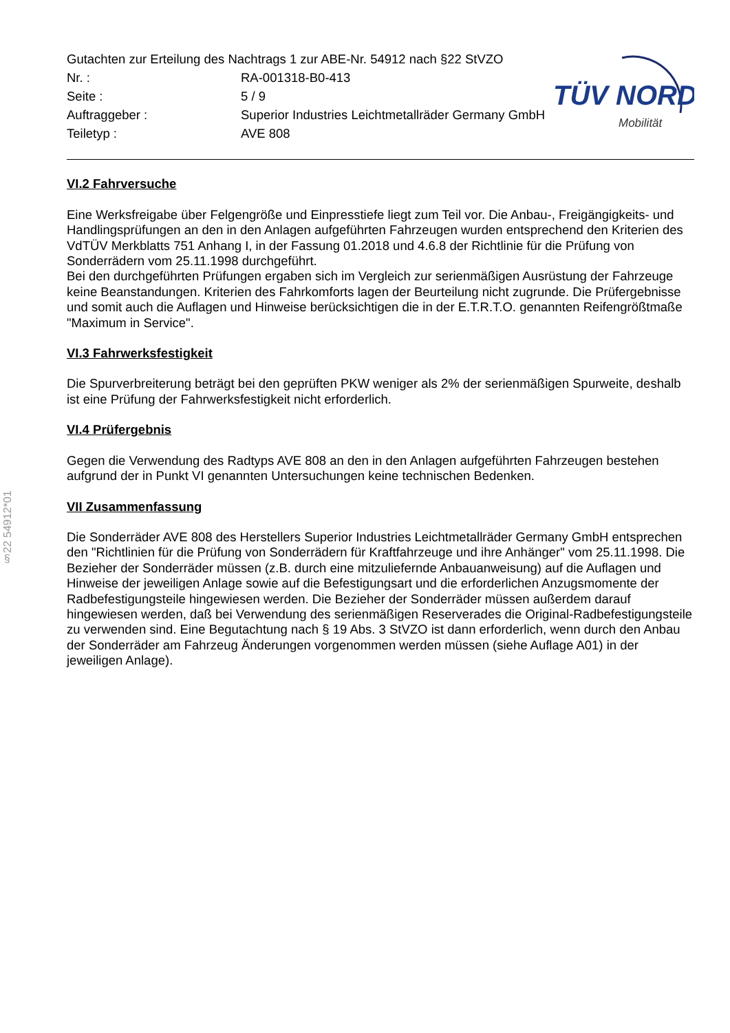§22 54912*01
| Gutachten zur Erteilung des Nachtrags 1 zur ABE-Nr. 54912 nach §22 StVZO | |
| Nr. : | RA-001318-B0-413 |
| Seite : | 5 / 9 |
| Auftraggeber : | Superior Industries Leichtmetallräder Germany GmbH |
| Teiletyp : | AVE 808 |
TÜV NORD
Mobilität
VI.2 Fahrversuche
Eine Werksfreigabe über Felgengröße und Einpresstiefe liegt zum Teil vor. Die Anbau-, Freigängigkeits- und Handlingsprüfungen an den in den Anlagen aufgeführten Fahrzeugen wurden entsprechend den Kriterien des VdTÜV Merkblatts 751 Anhang I, in der Fassung 01.2018 und 4.6.8 der Richtlinie für die Prüfung von Sonderrädern vom 25.11.1998 durchgeführt.
Bei den durchgeführten Prüfungen ergaben sich im Vergleich zur serienmäßigen Ausrüstung der Fahrzeuge keine Beanstandungen. Kriterien des Fahrkomforts lagen der Beurteilung nicht zugrunde. Die Prüfergebnisse und somit auch die Auflagen und Hinweise berücksichtigen die in der E.T.R.T.O. genannten Reifengrößtmaße "Maximum in Service".
VI.3 Fahrwerksfestigkeit
Die Spurverbreiterung beträgt bei den geprüften PKW weniger als 2% der serienmäßigen Spurweite, deshalb ist eine Prüfung der Fahrwerksfestigkeit nicht erforderlich.
VI.4 Prüfergebnis
Gegen die Verwendung des Radtyps AVE 808 an den in den Anlagen aufgeführten Fahrzeugen bestehen aufgrund der in Punkt VI genannten Untersuchungen keine technischen Bedenken.
VII Zusammenfassung
Die Sonderräder AVE 808 des Herstellers Superior Industries Leichtmetallräder Germany GmbH entsprechen den "Richtlinien für die Prüfung von Sonderrädern für Kraftfahrzeuge und ihre Anhänger" vom 25.11.1998. Die Bezieher der Sonderräder müssen (z.B. durch eine mitzuliefernde Anbauanweisung) auf die Auflagen und Hinweise der jeweiligen Anlage sowie auf die Befestigungsart und die erforderlichen Anzugsmomente der Radbefestigungsteile hingewiesen werden. Die Bezieher der Sonderräder müssen außerdem darauf hingewiesen werden, daß bei Verwendung des serienmäßigen Reserverades die Original-Radbefestigungsteile zu verwenden sind. Eine Begutachtung nach § 19 Abs. 3 StVZO ist dann erforderlich, wenn durch den Anbau der Sonderräder am Fahrzeug Änderungen vorgenommen werden müssen (siehe Auflage A01) in der jeweiligen Anlage).